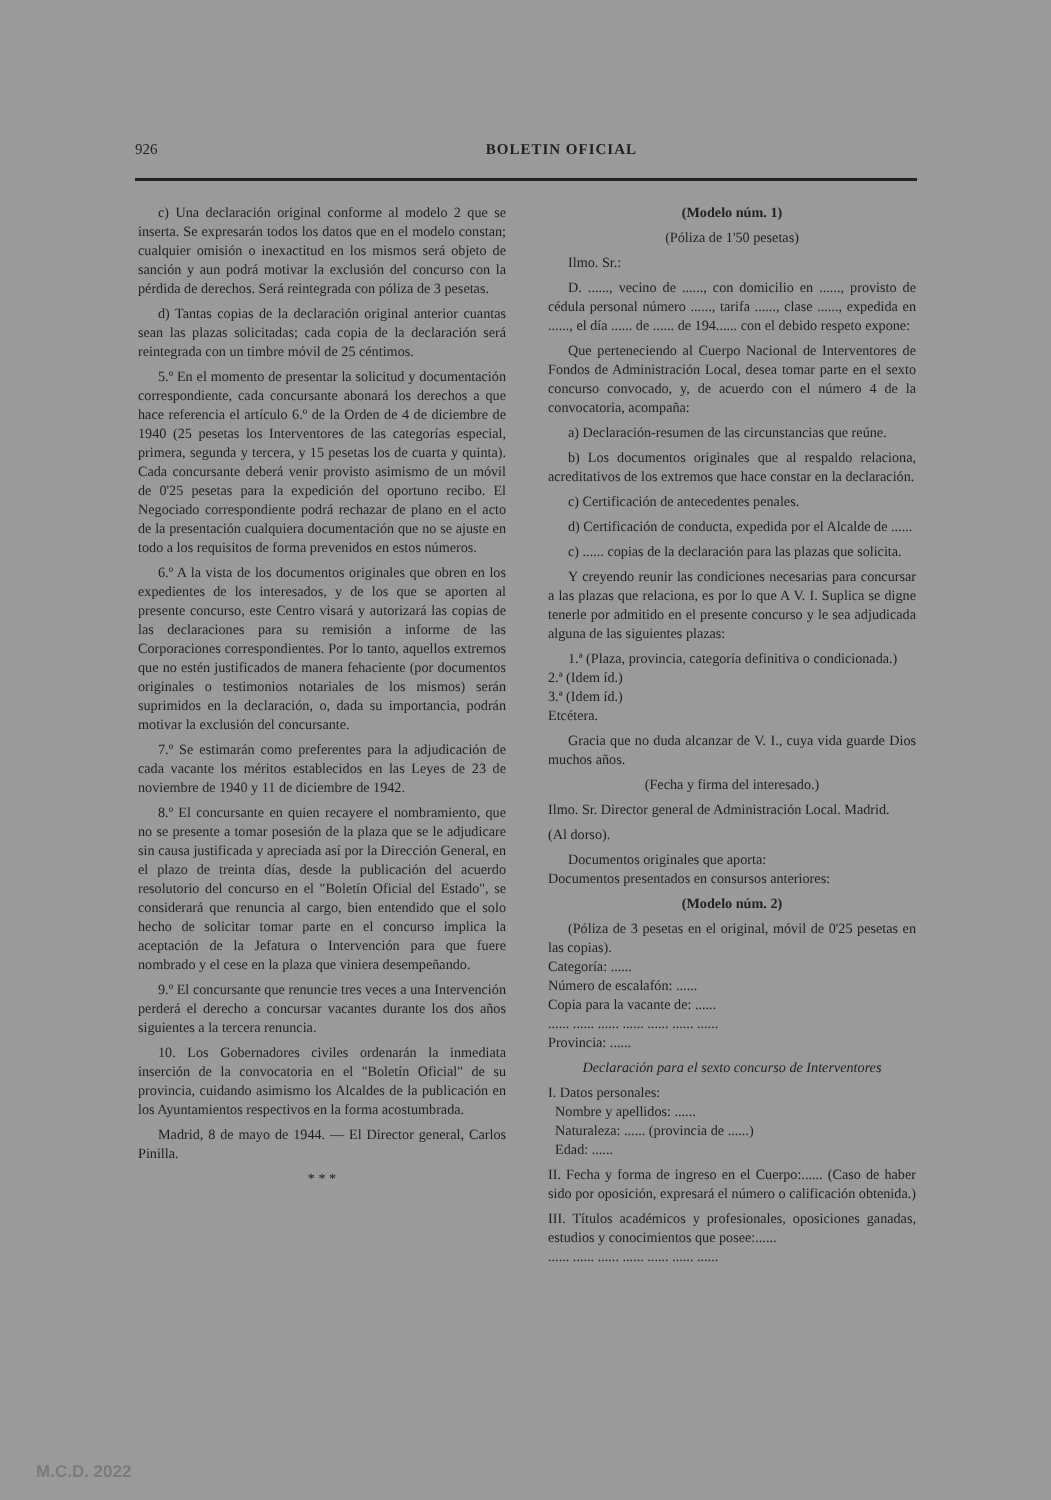926 BOLETIN OFICIAL
c) Una declaración original conforme al modelo 2 que se inserta. Se expresarán todos los datos que en el modelo constan; cualquier omisión o inexactitud en los mismos será objeto de sanción y aun podrá motivar la exclusión del concurso con la pérdida de derechos. Será reintegrada con póliza de 3 pesetas.
d) Tantas copias de la declaración original anterior cuantas sean las plazas solicitadas; cada copia de la declaración será reintegrada con un timbre móvil de 25 céntimos.
5.º En el momento de presentar la solicitud y documentación correspondiente, cada concursante abonará los derechos a que hace referencia el artículo 6.º de la Orden de 4 de diciembre de 1940 (25 pesetas los Interventores de las categorías especial, primera, segunda y tercera, y 15 pesetas los de cuarta y quinta). Cada concursante deberá venir provisto asimismo de un móvil de 0'25 pesetas para la expedición del oportuno recibo. El Negociado correspondiente podrá rechazar de plano en el acto de la presentación cualquiera documentación que no se ajuste en todo a los requisitos de forma prevenidos en estos números.
6.º A la vista de los documentos originales que obren en los expedientes de los interesados, y de los que se aporten al presente concurso, este Centro visará y autorizará las copias de las declaraciones para su remisión a informe de las Corporaciones correspondientes. Por lo tanto, aquellos extremos que no estén justificados de manera fehaciente (por documentos originales o testimonios notariales de los mismos) serán suprimidos en la declaración, o, dada su importancia, podrán motivar la exclusión del concursante.
7.º Se estimarán como preferentes para la adjudicación de cada vacante los méritos establecidos en las Leyes de 23 de noviembre de 1940 y 11 de diciembre de 1942.
8.º El concursante en quien recayere el nombramiento, que no se presente a tomar posesión de la plaza que se le adjudicare sin causa justificada y apreciada así por la Dirección General, en el plazo de treinta días, desde la publicación del acuerdo resolutorio del concurso en el "Boletín Oficial del Estado", se considerará que renuncia al cargo, bien entendido que el solo hecho de solicitar tomar parte en el concurso implica la aceptación de la Jefatura o Intervención para que fuere nombrado y el cese en la plaza que viniera desempeñando.
9.º El concursante que renuncie tres veces a una Intervención perderá el derecho a concursar vacantes durante los dos años siguientes a la tercera renuncia.
10. Los Gobernadores civiles ordenarán la inmediata inserción de la convocatoria en el "Boletín Oficial" de su provincia, cuidando asimismo los Alcaldes de la publicación en los Ayuntamientos respectivos en la forma acostumbrada.
Madrid, 8 de mayo de 1944. — El Director general, Carlos Pinilla.
* * *
(Modelo núm. 1)
(Póliza de 1'50 pesetas)
Ilmo. Sr.:
D. ......, vecino de ......, con domicilio en ......, provisto de cédula personal número ......, tarifa ......, clase ......, expedida en ......, el día ...... de ...... de 194...... con el debido respeto expone:
Que perteneciendo al Cuerpo Nacional de Interventores de Fondos de Administración Local, desea tomar parte en el sexto concurso convocado, y, de acuerdo con el número 4 de la convocatoria, acompaña:
a) Declaración-resumen de las circunstancias que reúne.
b) Los documentos originales que al respaldo relaciona, acreditativos de los extremos que hace constar en la declaración.
c) Certificación de antecedentes penales.
d) Certificación de conducta, expedida por el Alcalde de ......
c) ...... copias de la declaración para las plazas que solicita.
Y creyendo reunir las condiciones necesarias para concursar a las plazas que relaciona, es por lo que A V. I. Suplica se digne tenerle por admitido en el presente concurso y le sea adjudicada alguna de las siguientes plazas:
1.ª (Plaza, provincia, categoría definitiva o condicionada.)
2.ª (Idem íd.)
3.ª (Idem íd.)
Etcétera.
Gracia que no duda alcanzar de V. I., cuya vida guarde Dios muchos años.
(Fecha y firma del interesado.)
Ilmo. Sr. Director general de Administración Local. Madrid.
(Al dorso).
Documentos originales que aporta:
Documentos presentados en consursos anteriores:
(Modelo núm. 2)
(Póliza de 3 pesetas en el original, móvil de 0'25 pesetas en las copias).
Categoría: ......
Número de escalafón: ......
Copia para la vacante de: ......
...... ...... ...... ...... ...... ...... ......
Provincia: ......
Declaración para el sexto concurso de Interventores
I. Datos personales:
Nombre y apellidos: ......
Naturaleza: ...... (provincia de ......)
Edad: ......
II. Fecha y forma de ingreso en el Cuerpo:...... (Caso de haber sido por oposición, expresará el número o calificación obtenida.)
III. Títulos académicos y profesionales, oposiciones ganadas, estudios y conocimientos que posee:......
...... ...... ...... ...... ...... ...... ......
M.C.D. 2022